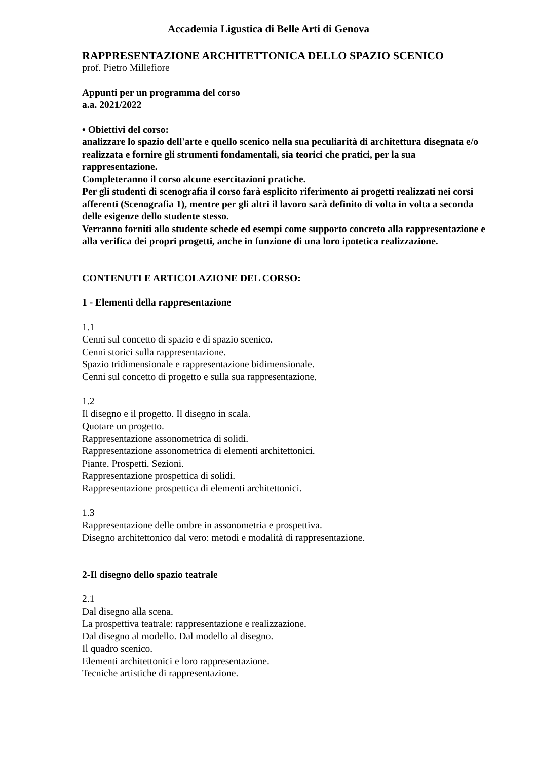Accademia Ligustica di Belle Arti di Genova
RAPPRESENTAZIONE ARCHITETTONICA DELLO SPAZIO SCENICO
prof. Pietro Millefiore
Appunti per un programma del corso
a.a. 2021/2022
• Obiettivi del corso:
analizzare lo spazio dell'arte e quello scenico nella sua peculiarità di architettura disegnata e/o realizzata e fornire gli strumenti fondamentali, sia teorici che pratici, per la sua rappresentazione.
Completeranno il corso alcune esercitazioni pratiche.
Per gli studenti di scenografia il corso farà esplicito riferimento ai progetti realizzati nei corsi afferenti (Scenografia 1), mentre per gli altri il lavoro sarà definito di volta in volta a seconda delle esigenze dello studente stesso.
Verranno forniti allo studente schede ed esempi come supporto concreto alla rappresentazione e alla verifica dei propri progetti, anche in funzione di una loro ipotetica realizzazione.
CONTENUTI E ARTICOLAZIONE DEL CORSO:
1 - Elementi della rappresentazione
1.1
Cenni sul concetto di spazio e di spazio scenico.
Cenni storici sulla rappresentazione.
Spazio tridimensionale e rappresentazione bidimensionale.
Cenni sul concetto di progetto e sulla sua rappresentazione.
1.2
Il disegno e il progetto. Il disegno in scala.
Quotare un progetto.
Rappresentazione assonometrica di solidi.
Rappresentazione assonometrica di elementi architettonici.
Piante. Prospetti. Sezioni.
Rappresentazione prospettica di solidi.
Rappresentazione prospettica di elementi architettonici.
1.3
Rappresentazione delle ombre in assonometria e prospettiva.
Disegno architettonico dal vero: metodi e modalità di rappresentazione.
2-Il disegno dello spazio teatrale
2.1
Dal disegno alla scena.
La prospettiva teatrale: rappresentazione e realizzazione.
Dal disegno al modello. Dal modello al disegno.
Il quadro scenico.
Elementi architettonici e loro rappresentazione.
Tecniche artistiche di rappresentazione.